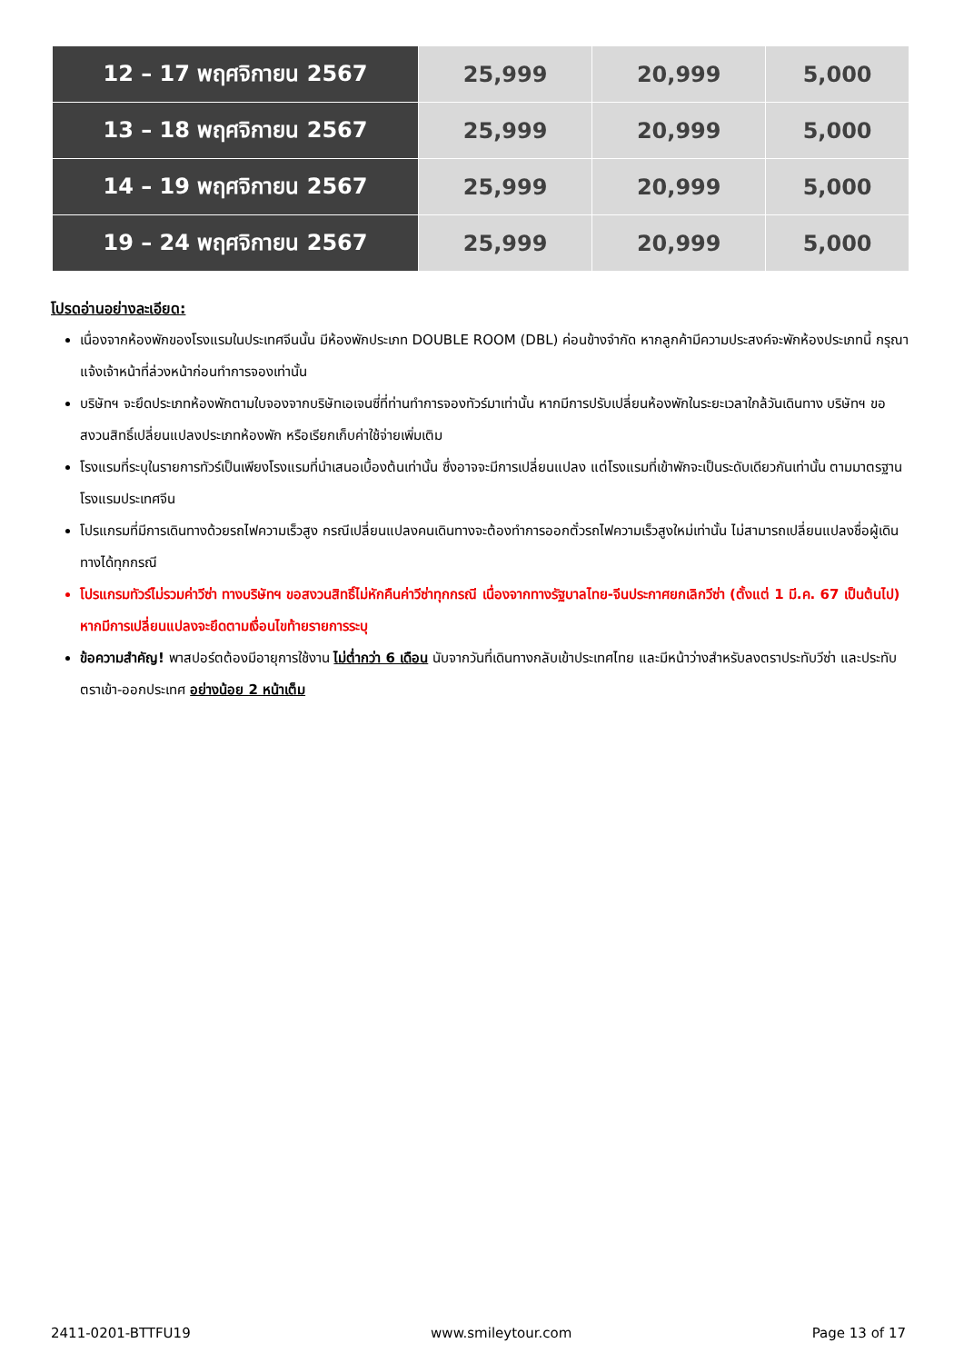| 12 – 17 พฤศจิกายน 2567 | 25,999 | 20,999 | 5,000 |
| 13 – 18 พฤศจิกายน 2567 | 25,999 | 20,999 | 5,000 |
| 14 – 19 พฤศจิกายน 2567 | 25,999 | 20,999 | 5,000 |
| 19 – 24 พฤศจิกายน 2567 | 25,999 | 20,999 | 5,000 |
โปรดอ่านอย่างละเอียด:
เนื่องจากห้องพักของโรงแรมในประเทศจีนนั้น มีห้องพักประเภท DOUBLE ROOM (DBL) ค่อนข้างจำกัด หากลูกค้ามีความประสงค์จะพักห้องประเภทนี้ กรุณาแจ้งเจ้าหน้าที่ล่วงหน้าก่อนทำการจองเท่านั้น
บริษัทฯ จะยึดประเภทห้องพักตามใบจองจากบริษัทเอเจนซี่ที่ท่านทำการจองทัวร์มาเท่านั้น หากมีการปรับเปลี่ยนห้องพักในระยะเวลาใกล้วันเดินทาง บริษัทฯ ขอสงวนสิทธิ์เปลี่ยนแปลงประเภทห้องพัก หรือเรียกเก็บค่าใช้จ่ายเพิ่มเติม
โรงแรมที่ระบุในรายการทัวร์เป็นเพียงโรงแรมที่นำเสนอเบื้องต้นเท่านั้น ซึ่งอาจจะมีการเปลี่ยนแปลง แต่โรงแรมที่เข้าพักจะเป็นระดับเดียวกันเท่านั้น ตามมาตรฐานโรงแรมประเทศจีน
โปรแกรมที่มีการเดินทางด้วยรถไฟความเร็วสูง กรณีเปลี่ยนแปลงคนเดินทางจะต้องทำการออกตั๋วรถไฟความเร็วสูงใหม่เท่านั้น ไม่สามารถเปลี่ยนแปลงชื่อผู้เดินทางได้ทุกกรณี
โปรแกรมทัวร์ไม่รวมค่าวีซ่า ทางบริษัทฯ ขอสงวนสิทธิ์ไม่หักคืนค่าวีซ่าทุกกรณี เนื่องจากทางรัฐบาลไทย-จีนประกาศยกเลิกวีซ่า (ตั้งแต่ 1 มี.ค. 67 เป็นต้นไป) หากมีการเปลี่ยนแปลงจะยึดตามเงื่อนไขท้ายรายการระบุ
ข้อความสำคัญ! พาสปอร์ตต้องมีอายุการใช้งาน ไม่ต่ำกว่า 6 เดือน นับจากวันที่เดินทางกลับเข้าประเทศไทย และมีหน้าว่างสำหรับลงตราประทับวีซ่า และประทับตราเข้า-ออกประเทศ อย่างน้อย 2 หน้าเต็ม
2411-0201-BTTFU19 www.smileytour.com Page 13 of 17